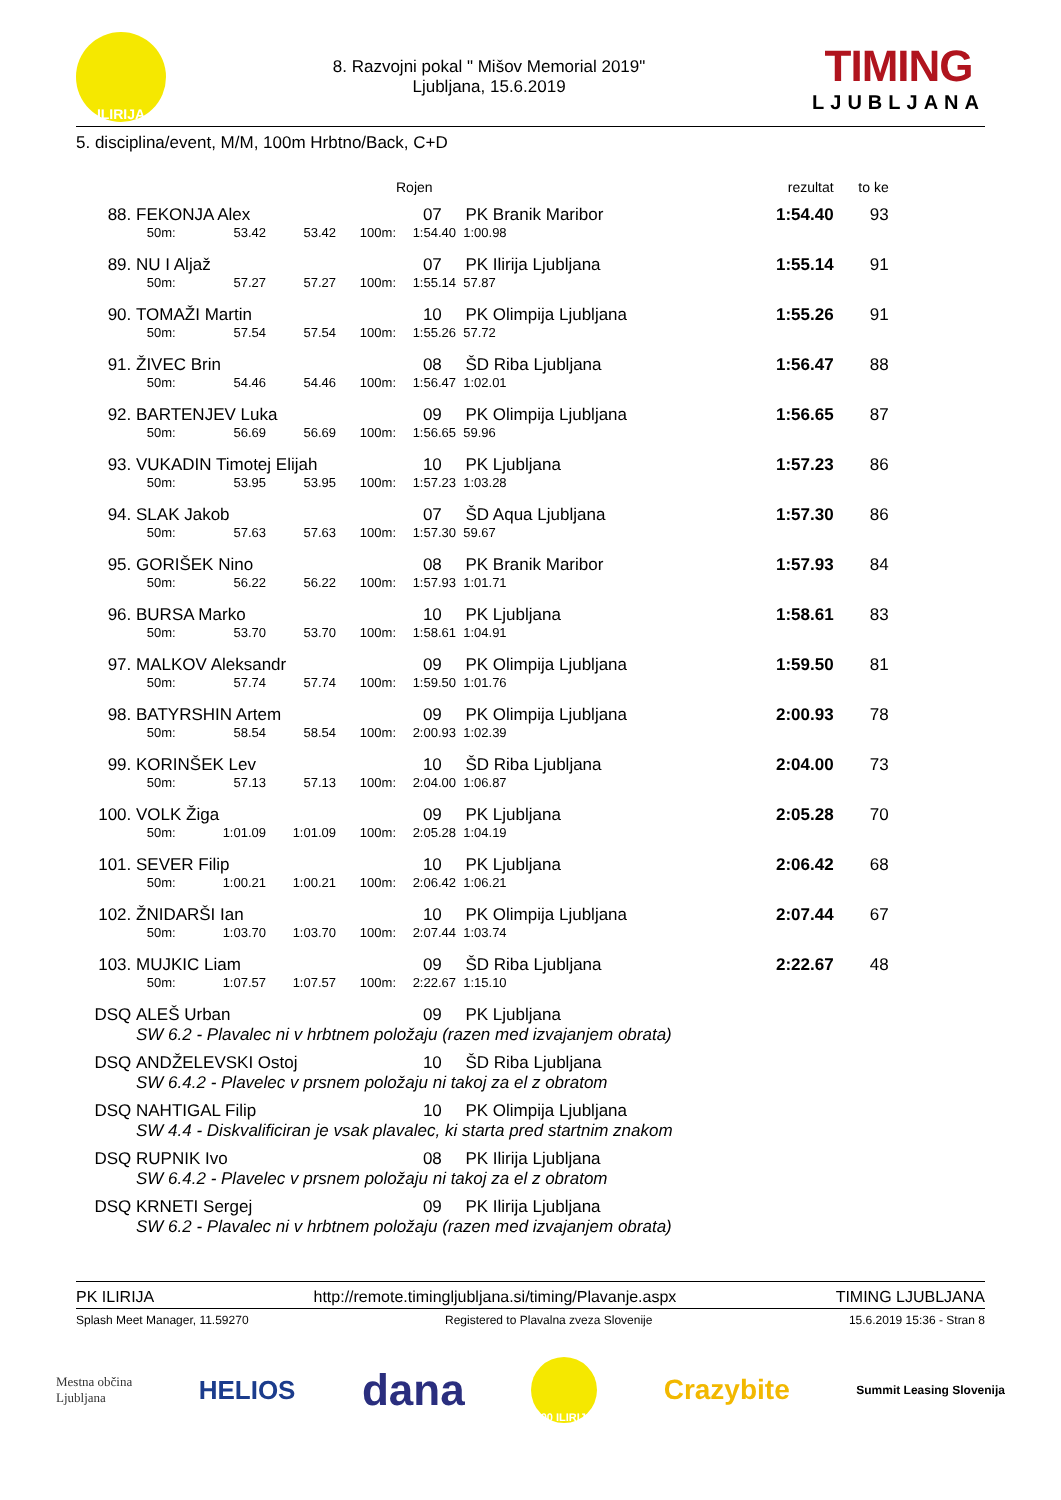ILIRIJA
8. Razvojni pokal " Mišov Memorial 2019"
Ljubljana, 15.6.2019
TIMING
LJUBLJANA
5. disciplina/event, M/M, 100m Hrbtno/Back, C+D
| | | | | | Rojen | | rezultat | to ke | |
| --- | --- | --- | --- | --- | --- | --- | --- | --- | --- |
| 88. | FEKONJA Alex | | | | 07 | PK Branik Maribor | 1:54.40 | 93 | |
| | 50m: | 53.42 | 53.42 | 100m: | 1:54.40 | 1:00.98 | | | |
| 89. | NU I Aljaž | | | | 07 | PK Ilirija Ljubljana | 1:55.14 | 91 | |
| | 50m: | 57.27 | 57.27 | 100m: | 1:55.14 | 57.87 | | | |
| 90. | TOMAŽI Martin | | | | 10 | PK Olimpija Ljubljana | 1:55.26 | 91 | |
| | 50m: | 57.54 | 57.54 | 100m: | 1:55.26 | 57.72 | | | |
| 91. | ŽIVEC Brin | | | | 08 | ŠD Riba Ljubljana | 1:56.47 | 88 | |
| | 50m: | 54.46 | 54.46 | 100m: | 1:56.47 | 1:02.01 | | | |
| 92. | BARTENJEV Luka | | | | 09 | PK Olimpija Ljubljana | 1:56.65 | 87 | |
| | 50m: | 56.69 | 56.69 | 100m: | 1:56.65 | 59.96 | | | |
| 93. | VUKADIN Timotej Elijah | | | | 10 | PK Ljubljana | 1:57.23 | 86 | |
| | 50m: | 53.95 | 53.95 | 100m: | 1:57.23 | 1:03.28 | | | |
| 94. | SLAK Jakob | | | | 07 | ŠD Aqua Ljubljana | 1:57.30 | 86 | |
| | 50m: | 57.63 | 57.63 | 100m: | 1:57.30 | 59.67 | | | |
| 95. | GORIŠEK Nino | | | | 08 | PK Branik Maribor | 1:57.93 | 84 | |
| | 50m: | 56.22 | 56.22 | 100m: | 1:57.93 | 1:01.71 | | | |
| 96. | BURSA Marko | | | | 10 | PK Ljubljana | 1:58.61 | 83 | |
| | 50m: | 53.70 | 53.70 | 100m: | 1:58.61 | 1:04.91 | | | |
| 97. | MALKOV Aleksandr | | | | 09 | PK Olimpija Ljubljana | 1:59.50 | 81 | |
| | 50m: | 57.74 | 57.74 | 100m: | 1:59.50 | 1:01.76 | | | |
| 98. | BATYRSHIN Artem | | | | 09 | PK Olimpija Ljubljana | 2:00.93 | 78 | |
| | 50m: | 58.54 | 58.54 | 100m: | 2:00.93 | 1:02.39 | | | |
| 99. | KORINŠEK Lev | | | | 10 | ŠD Riba Ljubljana | 2:04.00 | 73 | |
| | 50m: | 57.13 | 57.13 | 100m: | 2:04.00 | 1:06.87 | | | |
| 100. | VOLK Žiga | | | | 09 | PK Ljubljana | 2:05.28 | 70 | |
| | 50m: | 1:01.09 | 1:01.09 | 100m: | 2:05.28 | 1:04.19 | | | |
| 101. | SEVER Filip | | | | 10 | PK Ljubljana | 2:06.42 | 68 | |
| | 50m: | 1:00.21 | 1:00.21 | 100m: | 2:06.42 | 1:06.21 | | | |
| 102. | ŽNIDARŠI Ian | | | | 10 | PK Olimpija Ljubljana | 2:07.44 | 67 | |
| | 50m: | 1:03.70 | 1:03.70 | 100m: | 2:07.44 | 1:03.74 | | | |
| 103. | MUJKIC Liam | | | | 09 | ŠD Riba Ljubljana | 2:22.67 | 48 | |
| | 50m: | 1:07.57 | 1:07.57 | 100m: | 2:22.67 | 1:15.10 | | | |
| DSQ | ALEŠ Urban | | | | 09 | PK Ljubljana | | | |
| | SW 6.2 - Plavalec ni v hrbtnem položaju (razen med izvajanjem obrata) | | | | | | | | |
| DSQ | ANDŽELEVSKI Ostoj | | | | 10 | ŠD Riba Ljubljana | | | |
| | SW 6.4.2 - Plavelec v prsnem položaju ni takoj za el z obratom | | | | | | | | |
| DSQ | NAHTIGAL Filip | | | | 10 | PK Olimpija Ljubljana | | | |
| | SW 4.4 - Diskvalificiran je vsak plavalec, ki starta pred startnim znakom | | | | | | | | |
| DSQ | RUPNIK Ivo | | | | 08 | PK Ilirija Ljubljana | | | |
| | SW 6.4.2 - Plavelec v prsnem položaju ni takoj za el z obratom | | | | | | | | |
| DSQ | KRNETI Sergej | | | | 09 | PK Ilirija Ljubljana | | | |
| | SW 6.2 - Plavalec ni v hrbtnem položaju (razen med izvajanjem obrata) | | | | | | | | |
PK ILIRIJA http://remote.timingljubljana.si/timing/Plavanje.aspx TIMING LJUBLJANA
Splash Meet Manager, 11.59270 Registered to Plavalna zveza Slovenije 15.6.2019 15:36 - Stran 8
Mestna občina
Ljubljana HELIOS dana 100 ILIRIJA Crazybite Summit Leasing Slovenija